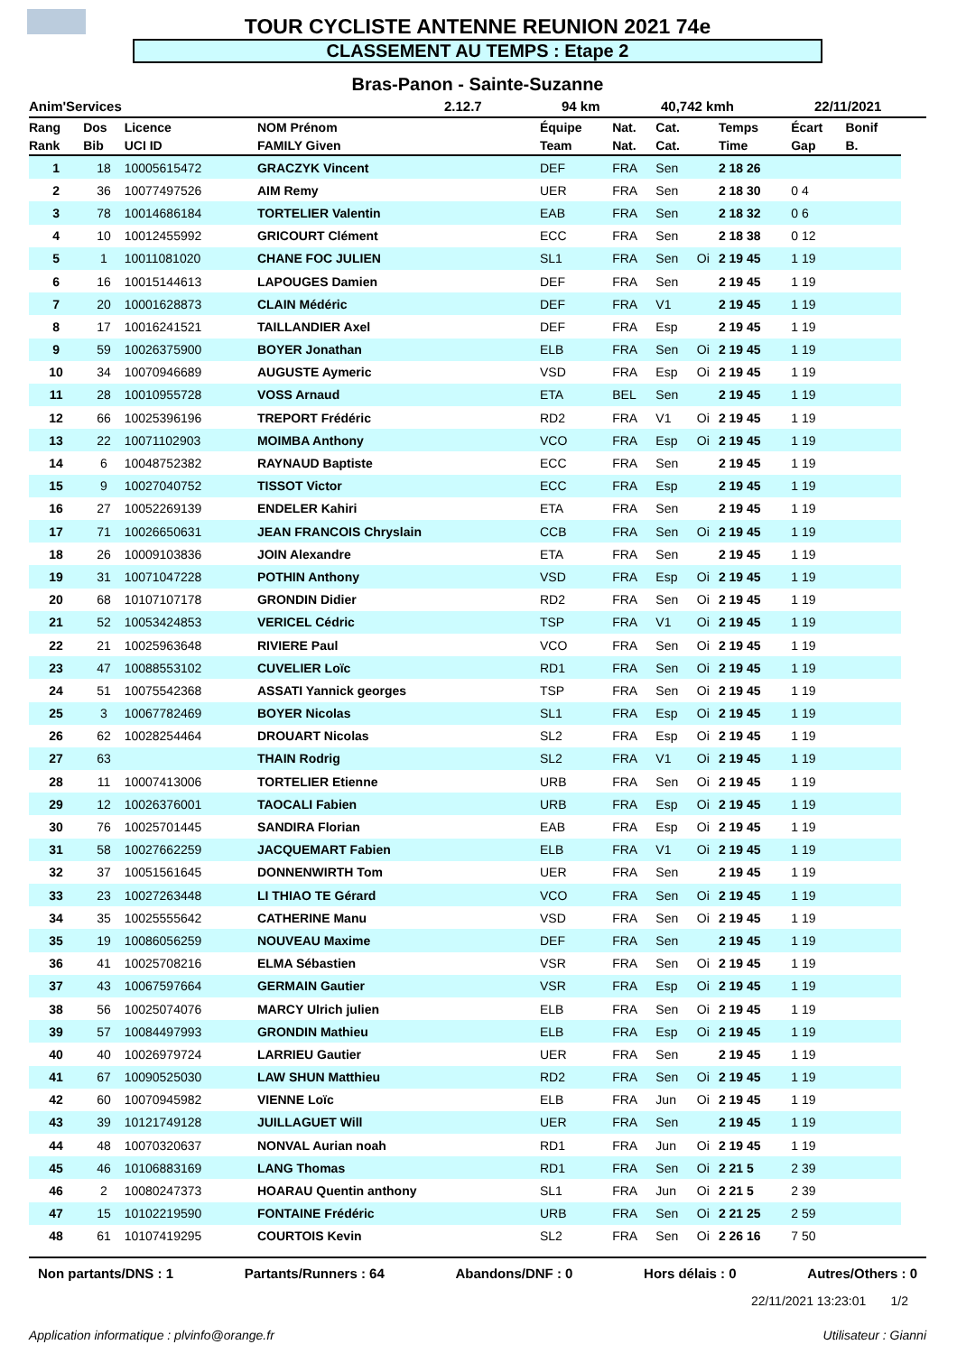TOUR CYCLISTE ANTENNE REUNION 2021 74e
CLASSEMENT AU TEMPS : Etape 2
Bras-Panon - Sainte-Suzanne
Anim'Services 2.12.7 94 km 40,742 kmh 22/11/2021
| Rang | Dos | Licence | NOM Prénom | Équipe | Nat. | Cat. | | Temps | Écart | Bonif |
| --- | --- | --- | --- | --- | --- | --- | --- | --- | --- | --- |
| Rank | Bib | UCI ID | FAMILY Given | Team | Nat. | Cat. | | Time | Gap | B. |
| 1 | 18 | 10005615472 | GRACZYK Vincent | DEF | FRA | Sen | | 2 18 26 | | |
| 2 | 36 | 10077497526 | AIM Remy | UER | FRA | Sen | | 2 18 30 | 0 4 | |
| 3 | 78 | 10014686184 | TORTELIER Valentin | EAB | FRA | Sen | | 2 18 32 | 0 6 | |
| 4 | 10 | 10012455992 | GRICOURT Clément | ECC | FRA | Sen | | 2 18 38 | 0 12 | |
| 5 | 1 | 10011081020 | CHANE FOC JULIEN | SL1 | FRA | Sen | Oi | 2 19 45 | 1 19 | |
| 6 | 16 | 10015144613 | LAPOUGES Damien | DEF | FRA | Sen | | 2 19 45 | 1 19 | |
| 7 | 20 | 10001628873 | CLAIN Médéric | DEF | FRA | V1 | | 2 19 45 | 1 19 | |
| 8 | 17 | 10016241521 | TAILLANDIER Axel | DEF | FRA | Esp | | 2 19 45 | 1 19 | |
| 9 | 59 | 10026375900 | BOYER Jonathan | ELB | FRA | Sen | Oi | 2 19 45 | 1 19 | |
| 10 | 34 | 10070946689 | AUGUSTE Aymeric | VSD | FRA | Esp | Oi | 2 19 45 | 1 19 | |
| 11 | 28 | 10010955728 | VOSS Arnaud | ETA | BEL | Sen | | 2 19 45 | 1 19 | |
| 12 | 66 | 10025396196 | TREPORT Frédéric | RD2 | FRA | V1 | Oi | 2 19 45 | 1 19 | |
| 13 | 22 | 10071102903 | MOIMBA Anthony | VCO | FRA | Esp | Oi | 2 19 45 | 1 19 | |
| 14 | 6 | 10048752382 | RAYNAUD Baptiste | ECC | FRA | Sen | | 2 19 45 | 1 19 | |
| 15 | 9 | 10027040752 | TISSOT Victor | ECC | FRA | Esp | | 2 19 45 | 1 19 | |
| 16 | 27 | 10052269139 | ENDELER Kahiri | ETA | FRA | Sen | | 2 19 45 | 1 19 | |
| 17 | 71 | 10026650631 | JEAN FRANCOIS Chryslain | CCB | FRA | Sen | Oi | 2 19 45 | 1 19 | |
| 18 | 26 | 10009103836 | JOIN Alexandre | ETA | FRA | Sen | | 2 19 45 | 1 19 | |
| 19 | 31 | 10071047228 | POTHIN Anthony | VSD | FRA | Esp | Oi | 2 19 45 | 1 19 | |
| 20 | 68 | 10107107178 | GRONDIN Didier | RD2 | FRA | Sen | Oi | 2 19 45 | 1 19 | |
| 21 | 52 | 10053424853 | VERICEL Cédric | TSP | FRA | V1 | Oi | 2 19 45 | 1 19 | |
| 22 | 21 | 10025963648 | RIVIERE Paul | VCO | FRA | Sen | Oi | 2 19 45 | 1 19 | |
| 23 | 47 | 10088553102 | CUVELIER Loïc | RD1 | FRA | Sen | Oi | 2 19 45 | 1 19 | |
| 24 | 51 | 10075542368 | ASSATI Yannick georges | TSP | FRA | Sen | Oi | 2 19 45 | 1 19 | |
| 25 | 3 | 10067782469 | BOYER Nicolas | SL1 | FRA | Esp | Oi | 2 19 45 | 1 19 | |
| 26 | 62 | 10028254464 | DROUART Nicolas | SL2 | FRA | Esp | Oi | 2 19 45 | 1 19 | |
| 27 | 63 | | THAIN Rodrig | SL2 | FRA | V1 | Oi | 2 19 45 | 1 19 | |
| 28 | 11 | 10007413006 | TORTELIER Etienne | URB | FRA | Sen | Oi | 2 19 45 | 1 19 | |
| 29 | 12 | 10026376001 | TAOCALI Fabien | URB | FRA | Esp | Oi | 2 19 45 | 1 19 | |
| 30 | 76 | 10025701445 | SANDIRA Florian | EAB | FRA | Esp | Oi | 2 19 45 | 1 19 | |
| 31 | 58 | 10027662259 | JACQUEMART Fabien | ELB | FRA | V1 | Oi | 2 19 45 | 1 19 | |
| 32 | 37 | 10051561645 | DONNENWIRTH Tom | UER | FRA | Sen | | 2 19 45 | 1 19 | |
| 33 | 23 | 10027263448 | LI THIAO TE Gérard | VCO | FRA | Sen | Oi | 2 19 45 | 1 19 | |
| 34 | 35 | 10025555642 | CATHERINE Manu | VSD | FRA | Sen | Oi | 2 19 45 | 1 19 | |
| 35 | 19 | 10086056259 | NOUVEAU Maxime | DEF | FRA | Sen | | 2 19 45 | 1 19 | |
| 36 | 41 | 10025708216 | ELMA Sébastien | VSR | FRA | Sen | Oi | 2 19 45 | 1 19 | |
| 37 | 43 | 10067597664 | GERMAIN Gautier | VSR | FRA | Esp | Oi | 2 19 45 | 1 19 | |
| 38 | 56 | 10025074076 | MARCY Ulrich julien | ELB | FRA | Sen | Oi | 2 19 45 | 1 19 | |
| 39 | 57 | 10084497993 | GRONDIN Mathieu | ELB | FRA | Esp | Oi | 2 19 45 | 1 19 | |
| 40 | 40 | 10026979724 | LARRIEU Gautier | UER | FRA | Sen | | 2 19 45 | 1 19 | |
| 41 | 67 | 10090525030 | LAW SHUN Matthieu | RD2 | FRA | Sen | Oi | 2 19 45 | 1 19 | |
| 42 | 60 | 10070945982 | VIENNE Loïc | ELB | FRA | Jun | Oi | 2 19 45 | 1 19 | |
| 43 | 39 | 10121749128 | JUILLAGUET Will | UER | FRA | Sen | | 2 19 45 | 1 19 | |
| 44 | 48 | 10070320637 | NONVAL Aurian noah | RD1 | FRA | Jun | Oi | 2 19 45 | 1 19 | |
| 45 | 46 | 10106883169 | LANG Thomas | RD1 | FRA | Sen | Oi | 2 21 5 | 2 39 | |
| 46 | 2 | 10080247373 | HOARAU Quentin anthony | SL1 | FRA | Jun | Oi | 2 21 5 | 2 39 | |
| 47 | 15 | 10102219590 | FONTAINE Frédéric | URB | FRA | Sen | Oi | 2 21 25 | 2 59 | |
| 48 | 61 | 10107419295 | COURTOIS Kevin | SL2 | FRA | Sen | Oi | 2 26 16 | 7 50 | |
Non partants/DNS : 1 Partants/Runners : 64 Abandons/DNF : 0 Hors délais : 0 Autres/Others : 0
22/11/2021 13:23:01 1/2
Application informatique : plvinfo@orange.fr Utilisateur : Gianni